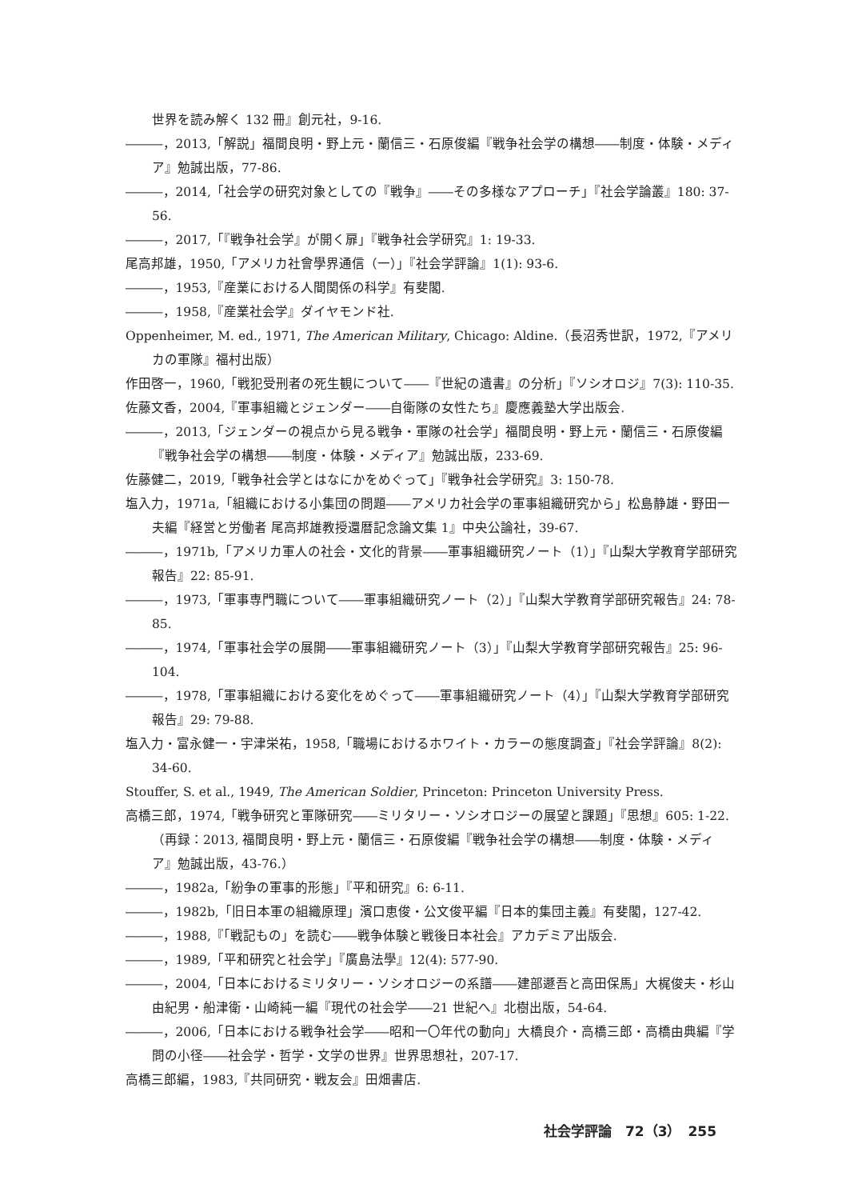世界を読み解く 132 冊』創元社，9-16.
―――，2013,「解説」福間良明・野上元・蘭信三・石原俊編『戦争社会学の構想――制度・体験・メディア』勉誠出版，77-86.
―――，2014,「社会学の研究対象としての『戦争』――その多様なアプローチ」『社会学論叢』180: 37-56.
―――，2017,「『戦争社会学』が開く扉」『戦争社会学研究』1: 19-33.
尾高邦雄，1950,「アメリカ社會學界通信（一）」『社会学評論』1(1): 93-6.
―――，1953,『産業における人間関係の科学』有斐閣.
―――，1958,『産業社会学』ダイヤモンド社.
Oppenheimer, M. ed., 1971, The American Military, Chicago: Aldine.（長沼秀世訳，1972,『アメリカの軍隊』福村出版）
作田啓一，1960,「戦犯受刑者の死生観について――『世紀の遺書』の分析」『ソシオロジ』7(3): 110-35.
佐藤文香，2004,『軍事組織とジェンダー――自衛隊の女性たち』慶應義塾大学出版会.
―――，2013,「ジェンダーの視点から見る戦争・軍隊の社会学」福間良明・野上元・蘭信三・石原俊編『戦争社会学の構想――制度・体験・メディア』勉誠出版，233-69.
佐藤健二，2019,「戦争社会学とはなにかをめぐって」『戦争社会学研究』3: 150-78.
塩入力，1971a,「組織における小集団の問題――アメリカ社会学の軍事組織研究から」松島静雄・野田一夫編『経営と労働者 尾高邦雄教授還暦記念論文集 1』中央公論社，39-67.
―――，1971b,「アメリカ軍人の社会・文化的背景――軍事組織研究ノート（1）」『山梨大学教育学部研究報告』22: 85-91.
―――，1973,「軍事専門職について――軍事組織研究ノート（2）」『山梨大学教育学部研究報告』24: 78-85.
―――，1974,「軍事社会学の展開――軍事組織研究ノート（3）」『山梨大学教育学部研究報告』25: 96-104.
―――，1978,「軍事組織における変化をめぐって――軍事組織研究ノート（4）」『山梨大学教育学部研究報告』29: 79-88.
塩入力・富永健一・宇津栄祐，1958,「職場におけるホワイト・カラーの態度調査」『社会学評論』8(2): 34-60.
Stouffer, S. et al., 1949, The American Soldier, Princeton: Princeton University Press.
高橋三郎，1974,「戦争研究と軍隊研究――ミリタリー・ソシオロジーの展望と課題」『思想』605: 1-22.（再録：2013, 福間良明・野上元・蘭信三・石原俊編『戦争社会学の構想――制度・体験・メディア』勉誠出版，43-76.）
―――，1982a,「紛争の軍事的形態」『平和研究』6: 6-11.
―――，1982b,「旧日本軍の組織原理」濱口恵俊・公文俊平編『日本的集団主義』有斐閣，127-42.
―――，1988,『「戦記もの」を読む――戦争体験と戦後日本社会』アカデミア出版会.
―――，1989,「平和研究と社会学」『廣島法學』12(4): 577-90.
―――，2004,「日本におけるミリタリー・ソシオロジーの系譜――建部遯吾と高田保馬」大梶俊夫・杉山由紀男・船津衛・山崎純一編『現代の社会学――21 世紀へ』北樹出版，54-64.
―――，2006,「日本における戦争社会学――昭和一〇年代の動向」大橋良介・高橋三郎・高橋由典編『学問の小径――社会学・哲学・文学の世界』世界思想社，207-17.
高橋三郎編，1983,『共同研究・戦友会』田畑書店.
社会学評論　72（3）　255